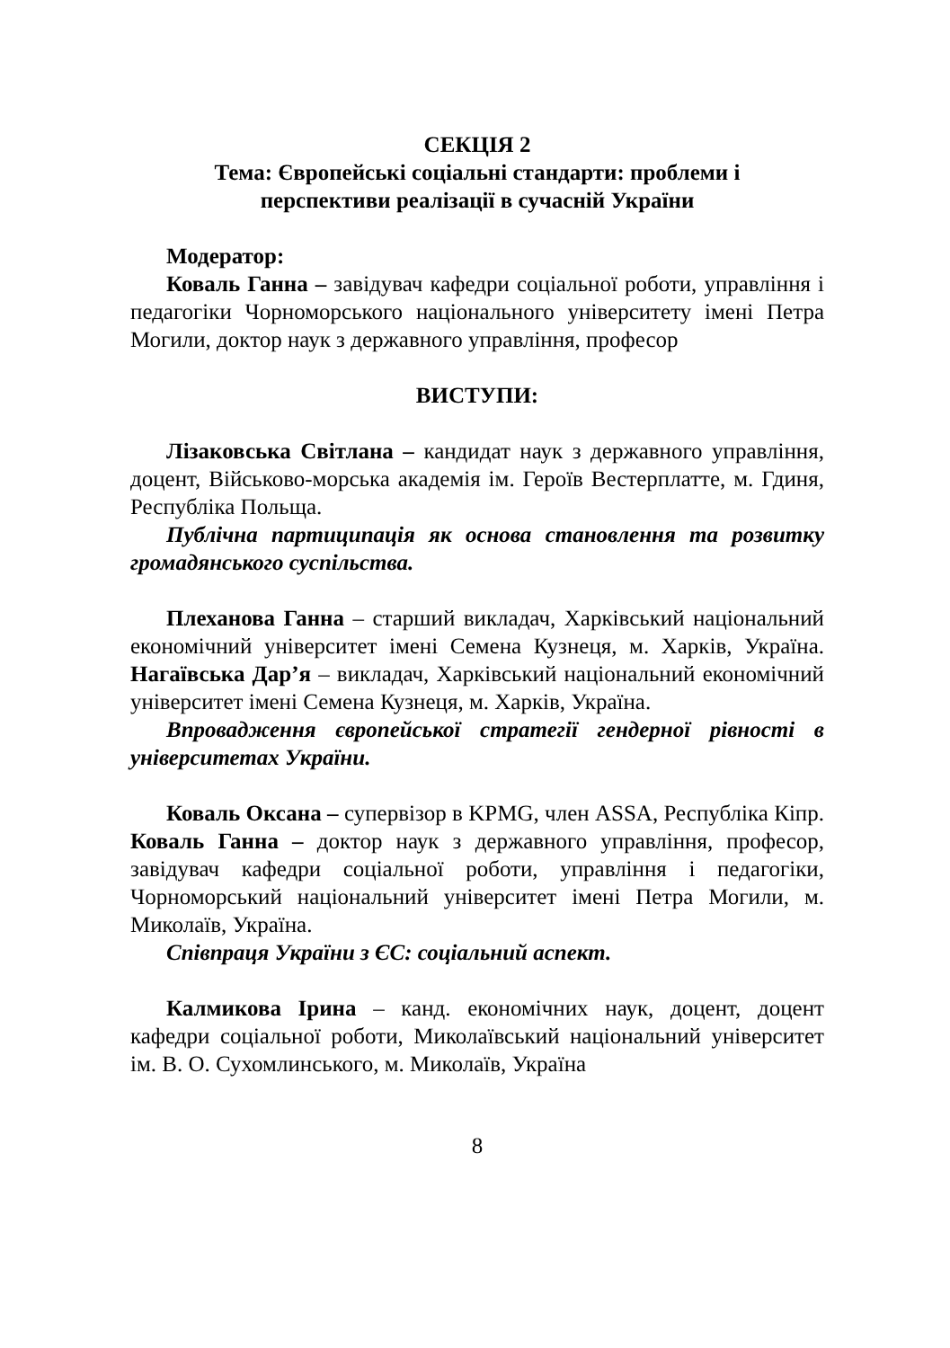СЕКЦІЯ 2
Тема: Європейські соціальні стандарти: проблеми і
перспективи реалізації в сучасній України
Модератор:
Коваль Ганна – завідувач кафедри соціальної роботи, управління і педагогіки Чорноморського національного університету імені Петра Могили, доктор наук з державного управління, професор
ВИСТУПИ:
Лізаковська Світлана – кандидат наук з державного управління, доцент, Військово-морська академія ім. Героїв Вестерплатте, м. Гдиня, Республіка Польща.
Публічна партиципація як основа становлення та розвитку громадянського суспільства.
Плеханова Ганна – старший викладач, Харківський національний економічний університет імені Семена Кузнеця, м. Харків, Україна. Нагаївська Дар’я – викладач, Харківський національний економічний університет імені Семена Кузнеця, м. Харків, Україна.
Впровадження європейської стратегії гендерної рівності в університетах України.
Коваль Оксана – супервізор в KPMG, член ASSA, Республіка Кіпр. Коваль Ганна – доктор наук з державного управління, професор, завідувач кафедри соціальної роботи, управління і педагогіки, Чорноморський національний університет імені Петра Могили, м. Миколаїв, Україна.
Співпраця України з ЄС: соціальний аспект.
Калмикова Ірина – канд. економічних наук, доцент, доцент кафедри соціальної роботи, Миколаївський національний університет ім. В. О. Сухомлинського, м. Миколаїв, Україна
8